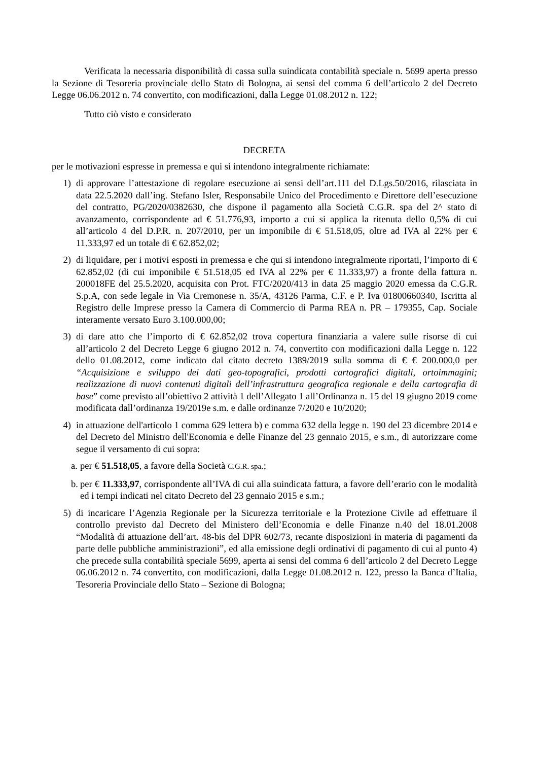Verificata la necessaria disponibilità di cassa sulla suindicata contabilità speciale n. 5699 aperta presso la Sezione di Tesoreria provinciale dello Stato di Bologna, ai sensi del comma 6 dell’articolo 2 del Decreto Legge 06.06.2012 n. 74 convertito, con modificazioni, dalla Legge 01.08.2012 n. 122;
Tutto ciò visto e considerato
DECRETA
per le motivazioni espresse in premessa e qui si intendono integralmente richiamate:
1) di approvare l’attestazione di regolare esecuzione ai sensi dell’art.111 del D.Lgs.50/2016, rilasciata in data 22.5.2020 dall’ing. Stefano Isler, Responsabile Unico del Procedimento e Direttore dell’esecuzione del contratto, PG/2020/0382630, che dispone il pagamento alla Società C.G.R. spa del 2^ stato di avanzamento, corrispondente ad € 51.776,93, importo a cui si applica la ritenuta dello 0,5% di cui all’articolo 4 del D.P.R. n. 207/2010, per un imponibile di € 51.518,05, oltre ad IVA al 22% per € 11.333,97 ed un totale di € 62.852,02;
2) di liquidare, per i motivi esposti in premessa e che qui si intendono integralmente riportati, l’importo di € 62.852,02 (di cui imponibile € 51.518,05 ed IVA al 22% per € 11.333,97) a fronte della fattura n. 200018FE del 25.5.2020, acquisita con Prot. FTC/2020/413 in data 25 maggio 2020 emessa da C.G.R. S.p.A, con sede legale in Via Cremonese n. 35/A, 43126 Parma, C.F. e P. Iva 01800660340, Iscritta al Registro delle Imprese presso la Camera di Commercio di Parma REA n. PR – 179355, Cap. Sociale interamente versato Euro 3.100.000,00;
3) di dare atto che l’importo di € 62.852,02 trova copertura finanziaria a valere sulle risorse di cui all’articolo 2 del Decreto Legge 6 giugno 2012 n. 74, convertito con modificazioni dalla Legge n. 122 dello 01.08.2012, come indicato dal citato decreto 1389/2019 sulla somma di € € 200.000,0 per “Acquisizione e sviluppo dei dati geo-topografici, prodotti cartografici digitali, ortoimmagini; realizzazione di nuovi contenuti digitali dell’infrastruttura geografica regionale e della cartografia di base” come previsto all’obiettivo 2 attività 1 dell’Allegato 1 all’Ordinanza n. 15 del 19 giugno 2019 come modificata dall’ordinanza 19/2019e s.m. e dalle ordinanze 7/2020 e 10/2020;
4) in attuazione dell'articolo 1 comma 629 lettera b) e comma 632 della legge n. 190 del 23 dicembre 2014 e del Decreto del Ministro dell'Economia e delle Finanze del 23 gennaio 2015, e s.m., di autorizzare come segue il versamento di cui sopra:
a.
per € 51.518,05, a favore della Società C.G.R. spa.;
b.
per € 11.333,97, corrispondente all’IVA di cui alla suindicata fattura, a favore dell’erario con le modalità ed i tempi indicati nel citato Decreto del 23 gennaio 2015 e s.m.;
5) di incaricare l’Agenzia Regionale per la Sicurezza territoriale e la Protezione Civile ad effettuare il controllo previsto dal Decreto del Ministero dell’Economia e delle Finanze n.40 del 18.01.2008 “Modalità di attuazione dell’art. 48-bis del DPR 602/73, recante disposizioni in materia di pagamenti da parte delle pubbliche amministrazioni”, ed alla emissione degli ordinativi di pagamento di cui al punto 4) che precede sulla contabilità speciale 5699, aperta ai sensi del comma 6 dell’articolo 2 del Decreto Legge 06.06.2012 n. 74 convertito, con modificazioni, dalla Legge 01.08.2012 n. 122, presso la Banca d’Italia, Tesoreria Provinciale dello Stato – Sezione di Bologna;